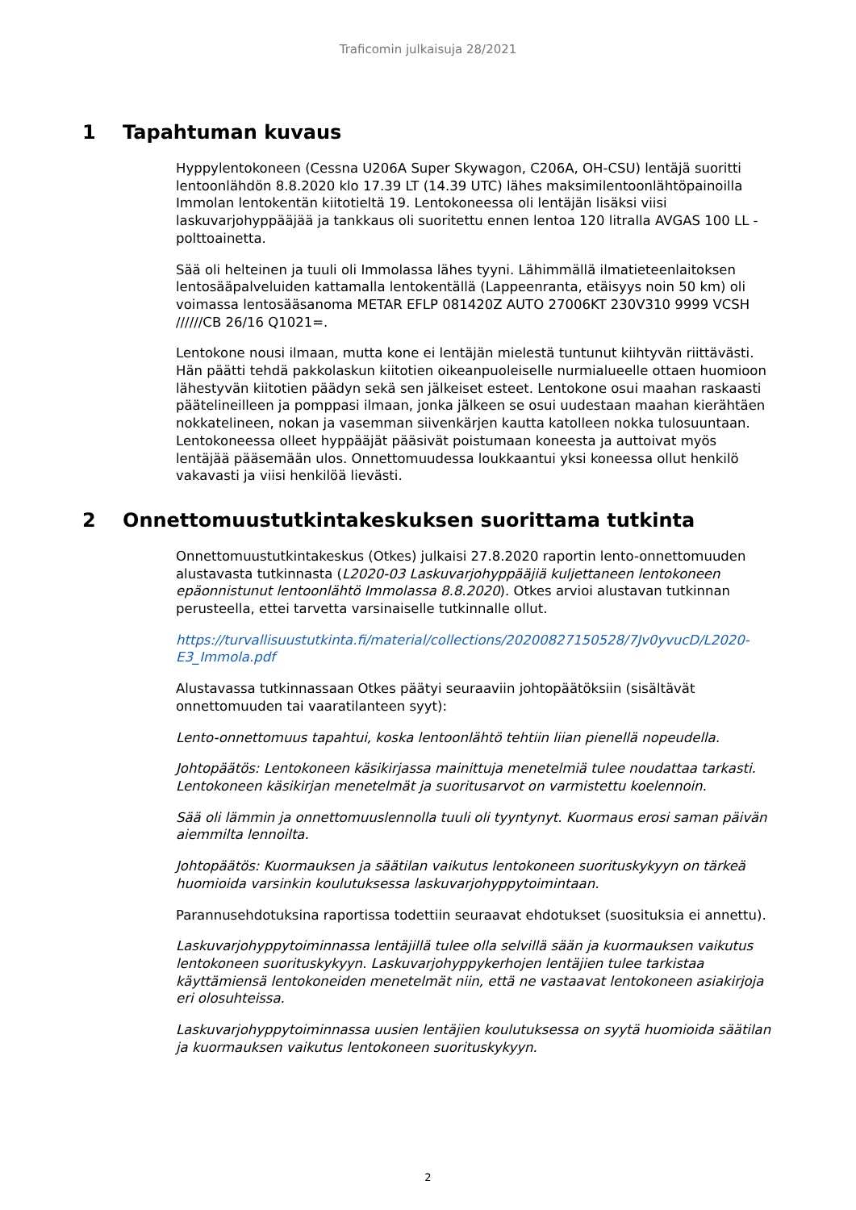Traficomin julkaisuja 28/2021
1 Tapahtuman kuvaus
Hyppylentokoneen (Cessna U206A Super Skywagon, C206A, OH-CSU) lentäjä suoritti lentoonlähdön 8.8.2020 klo 17.39 LT (14.39 UTC) lähes maksimilentoonlähtöpainoilla Immolan lentokentän kiitotieltä 19. Lentokoneessa oli lentäjän lisäksi viisi laskuvarjohyppääjää ja tankkaus oli suoritettu ennen lentoa 120 litralla AVGAS 100 LL -polttoainetta.
Sää oli helteinen ja tuuli oli Immolassa lähes tyyni. Lähimmällä ilmatieteenlaitoksen lentosääpalveluiden kattamalla lentokentällä (Lappeenranta, etäisyys noin 50 km) oli voimassa lentosääsanoma METAR EFLP 081420Z AUTO 27006KT 230V310 9999 VCSH //////CB 26/16 Q1021=.
Lentokone nousi ilmaan, mutta kone ei lentäjän mielestä tuntunut kiihtyvän riittävästi. Hän päätti tehdä pakkolaskun kiitotien oikeanpuoleiselle nurmialueelle ottaen huomioon lähestyvän kiitotien päädyn sekä sen jälkeiset esteet. Lentokone osui maahan raskaasti päätelineilleen ja pomppasi ilmaan, jonka jälkeen se osui uudestaan maahan kierähtäen nokkatelineen, nokan ja vasemman siivenkärjen kautta katolleen nokka tulosuuntaan. Lentokoneessa olleet hyppääjät pääsivät poistumaan koneesta ja auttoivat myös lentäjää pääsemään ulos. Onnettomuudessa loukkaantui yksi koneessa ollut henkilö vakavasti ja viisi henkilöä lievästi.
2 Onnettomuustutkintakeskuksen suorittama tutkinta
Onnettomuustutkintakeskus (Otkes) julkaisi 27.8.2020 raportin lento-onnettomuuden alustavasta tutkinnasta (L2020-03 Laskuvarjohyppääjiä kuljettaneen lentokoneen epäonnistunut lentoonlähtö Immolassa 8.8.2020). Otkes arvioi alustavan tutkinnan perusteella, ettei tarvetta varsinaiselle tutkinnalle ollut.
https://turvallisuustutkinta.fi/material/collections/20200827150528/7Jv0yvucD/L2020-E3_Immola.pdf
Alustavassa tutkinnassaan Otkes päätyi seuraaviin johtopäätöksiin (sisältävät onnettomuuden tai vaaratilanteen syyt):
Lento-onnettomuus tapahtui, koska lentoonlähtö tehtiin liian pienellä nopeudella.
Johtopäätös: Lentokoneen käsikirjassa mainittuja menetelmiä tulee noudattaa tarkasti. Lentokoneen käsikirjan menetelmät ja suoritusarvot on varmistettu koelennoin.
Sää oli lämmin ja onnettomuuslennolla tuuli oli tyyntynyt. Kuormaus erosi saman päivän aiemmilta lennoilta.
Johtopäätös: Kuormauksen ja säätilan vaikutus lentokoneen suorituskykyyn on tärkeä huomioida varsinkin koulutuksessa laskuvarjohyppytoimintaan.
Parannusehdotuksina raportissa todettiin seuraavat ehdotukset (suosituksia ei annettu).
Laskuvarjohyppytoiminnassa lentäjillä tulee olla selvillä sään ja kuormauksen vaikutus lentokoneen suorituskykyyn. Laskuvarjohyppykerhojen lentäjien tulee tarkistaa käyttämiensä lentokoneiden menetelmät niin, että ne vastaavat lentokoneen asiakirjoja eri olosuhteissa.
Laskuvarjohyppytoiminnassa uusien lentäjien koulutuksessa on syytä huomioida säätilan ja kuormauksen vaikutus lentokoneen suorituskykyyn.
2